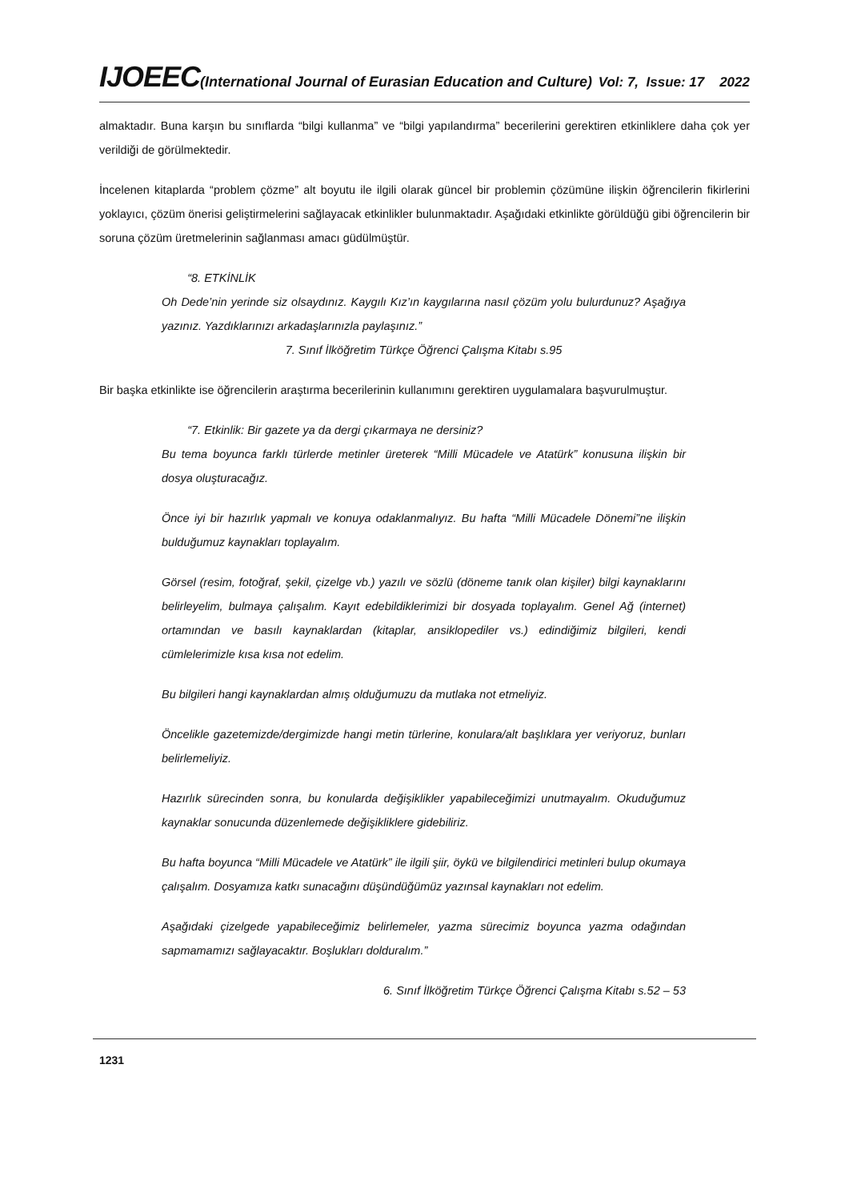IJOEEC(International Journal of Eurasian Education and Culture) Vol: 7, Issue: 17 2022
almaktadır. Buna karşın bu sınıflarda “bilgi kullanma” ve “bilgi yapılandırma” becerilerini gerektiren etkinliklere daha çok yer verildiği de görülmektedir.
İncelenen kitaplarda “problem çözme” alt boyutu ile ilgili olarak güncel bir problemin çözümüne ilişkin öğrencilerin fikirlerini yoklayıcı, çözüm önerisi geliştirmelerini sağlayacak etkinlikler bulunmaktadır. Aşağıdaki etkinlikte görüldüğü gibi öğrencilerin bir soruna çözüm üretmelerinin sağlanması amacı güdülmüştür.
“8. ETKİNLİK
Oh Dede’nin yerinde siz olsaydınız. Kaygılı Kız’ın kaygılarına nasıl çözüm yolu bulurdunuz? Aşağıya yazınız. Yazdıklarınızı arkadaşlarınızla paylaşınız.”
7. Sınıf İlköğretim Türkçe Öğrenci Çalışma Kitabı s.95
Bir başka etkinlikte ise öğrencilerin araştırma becerilerinin kullanımını gerektiren uygulamalara başvurulmuştur.
“7. Etkinlik: Bir gazete ya da dergi çıkarmaya ne dersiniz?
Bu tema boyunca farklı türlerde metinler üreterek “Milli Mücadele ve Atatürk” konusuna ilişkin bir dosya oluşturacağız.
Önce iyi bir hazırlık yapmalı ve konuya odaklanmalıyız. Bu hafta “Milli Mücadele Dönemi”ne ilişkin bulduğumuz kaynakları toplayalım.
Görsel (resim, fotoğraf, şekil, çizelge vb.) yazılı ve sözlü (döneme tanık olan kişiler) bilgi kaynaklarını belirleyelim, bulmaya çalışalım. Kayıt edebildiklerimizi bir dosyada toplayalım. Genel Ağ (internet) ortamından ve basılı kaynaklardan (kitaplar, ansiklopediler vs.) edindiğimiz bilgileri, kendi cümlelerimizle kısa kısa not edelim.
Bu bilgileri hangi kaynaklardan almış olduğumuzu da mutlaka not etmeliyiz.
Öncelikle gazetemizde/dergimizde hangi metin türlerine, konulara/alt başlıklara yer veriyoruz, bunları belirlemeliyiz.
Hazırlık sürecinden sonra, bu konularda değişiklikler yapabileceğimizi unutmayalım. Okuduğumuz kaynaklar sonucunda düzenlemede değişikliklere gidebiliriz.
Bu hafta boyunca “Milli Mücadele ve Atatürk” ile ilgili şiir, öykü ve bilgilendirici metinleri bulup okumaya çalışalım. Dosyamıza katkı sunacağını düşündüğümüz yazınsal kaynakları not edelim.
Aşağıdaki çizelgede yapabileceğimiz belirlemeler, yazma sürecimiz boyunca yazma odağından sapmamamızı sağlayacaktır. Boşlukları dolduralım.”
6. Sınıf İlköğretim Türkçe Öğrenci Çalışma Kitabı s.52 – 53
1231